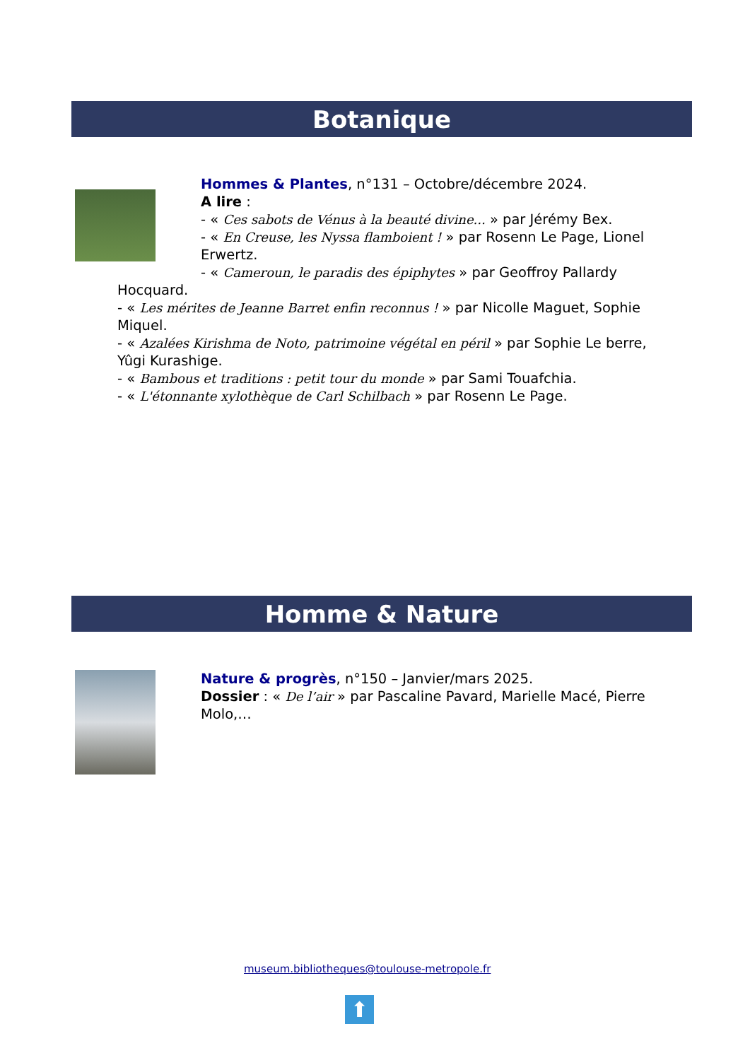Botanique
Hommes & Plantes, n°131 – Octobre/décembre 2024.
A lire :
- « Ces sabots de Vénus à la beauté divine... » par Jérémy Bex.
- « En Creuse, les Nyssa flamboient ! » par Rosenn Le Page, Lionel Erwertz.
- « Cameroun, le paradis des épiphytes » par Geoffroy Pallardy
Hocquard.
- « Les mérites de Jeanne Barret enfin reconnus ! » par Nicolle Maguet, Sophie Miquel.
- « Azalées Kirishma de Noto, patrimoine végétal en péril » par Sophie Le berre, Yûgi Kurashige.
- « Bambous et traditions : petit tour du monde » par Sami Touafchia.
- « L'étonnante xylothèque de Carl Schilbach » par Rosenn Le Page.
Homme & Nature
Nature & progrès, n°150 – Janvier/mars 2025.
Dossier : « De l’air » par Pascaline Pavard, Marielle Macé, Pierre Molo,…
museum.bibliotheques@toulouse-metropole.fr
⬆